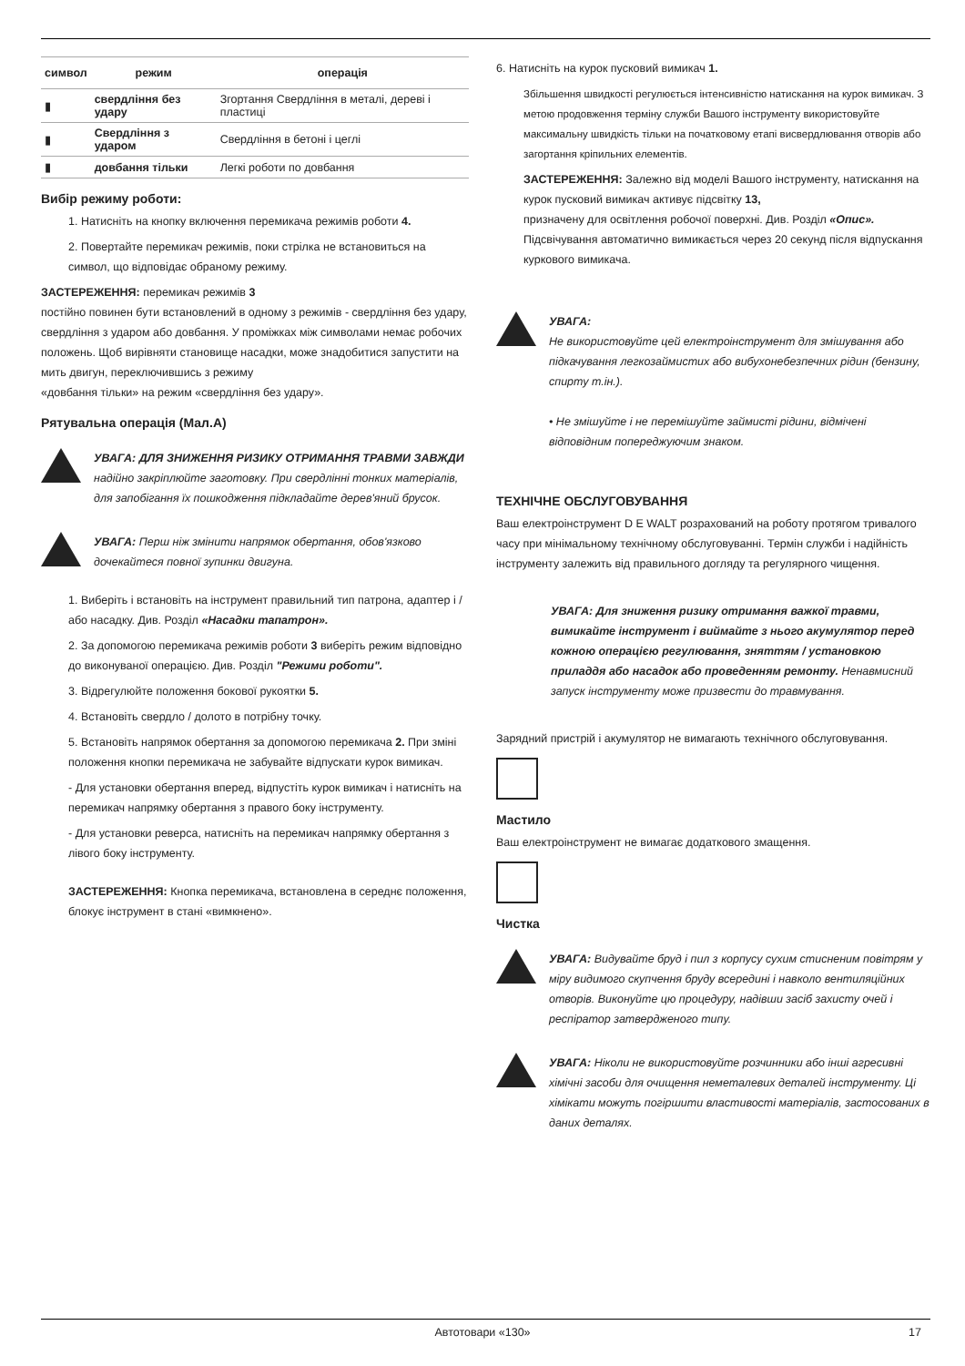| символ | режим | операція |
| --- | --- | --- |
| ▮ | свердління без удару | Згортання Свердління в металі, дереві і пластиці |
| ▮ | Свердління з ударом | Свердління в бетоні і цеглі |
| ▮ | довбання тільки | Легкі роботи по довбання |
Вибір режиму роботи:
1. Натисніть на кнопку включення перемикача режимів роботи 4.
2. Повертайте перемикач режимів, поки стрілка не встановиться на символ, що відповідає обраному режиму.
ЗАСТЕРЕЖЕННЯ: перемикач режимів 3
постійно повинен бути встановлений в одному з режимів - свердління без удару, свердління з ударом або довбання. У проміжках між символами немає робочих положень. Щоб вирівняти становище насадки, може знадобитися запустити на мить двигун, переключившись з режиму
«довбання тільки» на режим «свердління без удару».
Рятувальна операція (Мал.А)
УВАГА: ДЛЯ ЗНИЖЕННЯ РИЗИКУ ОТРИМАННЯ ТРАВМИ ЗАВЖДИ надійно закріплюйте заготовку. При свердлінні тонких матеріалів, для запобігання їх пошкодження підкладайте дерев'яний брусок.
УВАГА: Перш ніж змінити напрямок обертання, обов'язково дочекайтеся повної зупинки двигуна.
1. Виберіть і встановіть на інструмент правильний тип патрона, адаптер і / або насадку. Див. Розділ «Насадки тапатрон».
2. За допомогою перемикача режимів роботи 3 виберіть режим відповідно до виконуваної операцією. Див. Розділ "Режими роботи".
3. Відрегулюйте положення бокової рукоятки 5.
4. Встановіть свердло / долото в потрібну точку.
5. Встановіть напрямок обертання за допомогою перемикача 2. При зміні положення кнопки перемикача не забувайте відпускати курок вимикач.
- Для установки обертання вперед, відпустіть курок вимикач і натисніть на перемикач напрямку обертання з правого боку інструменту.
- Для установки реверса, натисніть на перемикач напрямку обертання з лівого боку інструменту.
ЗАСТЕРЕЖЕННЯ: Кнопка перемикача, встановлена в середнє положення, блокує інструмент в стані «вимкнено».
6. Натисніть на курок пусковий вимикач 1.
Збільшення швидкості регулюється інтенсивністю натискання на курок вимикач. З метою продовження терміну служби Вашого інструменту використовуйте максимальну швидкість тільки на початковому етапі висвердлювання отворів або загортання кріпильних елементів.
ЗАСТЕРЕЖЕННЯ: Залежно від моделі Вашого інструменту, натискання на курок пусковий вимикач активує підсвітку 13,
призначену для освітлення робочої поверхні. Див. Розділ «Опис». Підсвічування автоматично вимикається через 20 секунд після відпускання куркового вимикача.
УВАГА:
Не використовуйте цей електроінструмент для змішування або підкачування легкозаймистих або вибухонебезпечних рідин (бензину, спирту т.ін.).
• Не змішуйте і не перемішуйте займисті рідини, відмічені відповідним попереджуючим знаком.
ТЕХНІЧНЕ ОБСЛУГОВУВАННЯ
Ваш електроінструмент D E WALT розрахований на роботу протягом тривалого часу при мінімальному технічному обслуговуванні. Термін служби і надійність інструменту залежить від правильного догляду та регулярного чищення.
УВАГА: Для зниження ризику отримання важкої травми, вимикайте інструмент і виймайте з нього акумулятор перед кожною операцією регулювання, зняттям / установкою приладдя або насадок або проведенням ремонту. Ненавмисний запуск інструменту може призвести до травмування.
Зарядний пристрій і акумулятор не вимагають технічного обслуговування.
Мастило
Ваш електроінструмент не вимагає додаткового змащення.
Чистка
УВАГА: Видувайте бруд і пил з корпусу сухим стисненим повітрям у міру видимого скупчення бруду всередині і навколо вентиляційних отворів. Виконуйте цю процедуру, надівши засіб захисту очей і респіратор затвердженого типу.
УВАГА: Ніколи не використовуйте розчинники або інші агресивні хімічні засоби для очищення неметалевих деталей інструменту. Ці хімікати можуть погіршити властивості матеріалів, застосованих в даних деталях.
Автотовари «130» 17